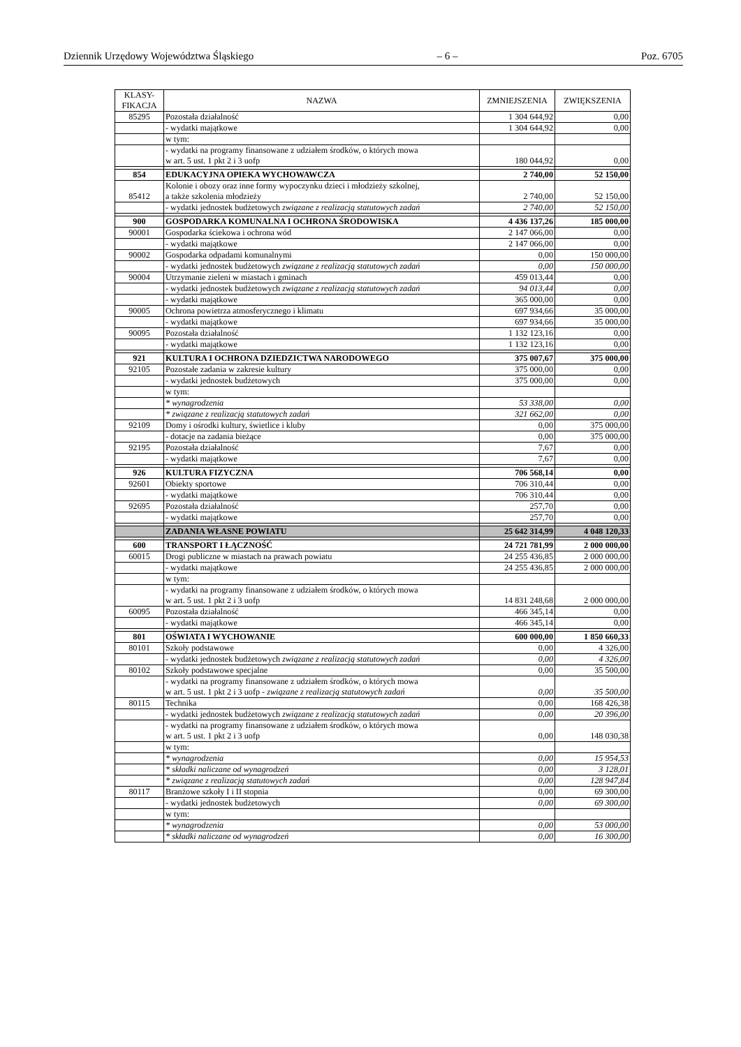Dziennik Urzędowy Województwa Śląskiego – 6 – Poz. 6705
| KLASY- FIKACJA | NAZWA | ZMNIEJSZENIA | ZWIĘKSZENIA |
| --- | --- | --- | --- |
| 85295 | Pozostała działalność | 1 304 644,92 | 0,00 |
| | - wydatki majątkowe | 1 304 644,92 | 0,00 |
| | w tym: | | |
| | - wydatki na programy finansowane z udziałem środków, o których mowa w art. 5 ust. 1 pkt 2 i 3 uofp | 180 044,92 | 0,00 |
| 854 | EDUKACYJNA OPIEKA WYCHOWAWCZA | 2 740,00 | 52 150,00 |
| 85412 | Kolonie i obozy oraz inne formy wypoczynku dzieci i młodzieży szkolnej, a także szkolenia młodzieży | 2 740,00 | 52 150,00 |
| | - wydatki jednostek budżetowych związane z realizacją statutowych zadań | 2 740,00 | 52 150,00 |
| 900 | GOSPODARKA KOMUNALNA I OCHRONA ŚRODOWISKA | 4 436 137,26 | 185 000,00 |
| 90001 | Gospodarka ściekowa i ochrona wód | 2 147 066,00 | 0,00 |
| | - wydatki majątkowe | 2 147 066,00 | 0,00 |
| 90002 | Gospodarka odpadami komunalnymi | 0,00 | 150 000,00 |
| | - wydatki jednostek budżetowych związane z realizacją statutowych zadań | 0,00 | 150 000,00 |
| 90004 | Utrzymanie zieleni w miastach i gminach | 459 013,44 | 0,00 |
| | - wydatki jednostek budżetowych związane z realizacją statutowych zadań | 94 013,44 | 0,00 |
| | - wydatki majątkowe | 365 000,00 | 0,00 |
| 90005 | Ochrona powietrza atmosferycznego i klimatu | 697 934,66 | 35 000,00 |
| | - wydatki majątkowe | 697 934,66 | 35 000,00 |
| 90095 | Pozostała działalność | 1 132 123,16 | 0,00 |
| | - wydatki majątkowe | 1 132 123,16 | 0,00 |
| 921 | KULTURA I OCHRONA DZIEDZICTWA NARODOWEGO | 375 007,67 | 375 000,00 |
| 92105 | Pozostałe zadania w zakresie kultury | 375 000,00 | 0,00 |
| | - wydatki jednostek budżetowych | 375 000,00 | 0,00 |
| | w tym: | | |
| | * wynagrodzenia | 53 338,00 | 0,00 |
| | * związane z realizacją statutowych zadań | 321 662,00 | 0,00 |
| 92109 | Domy i ośrodki kultury, świetlice i kluby | 0,00 | 375 000,00 |
| | - dotacje na zadania bieżące | 0,00 | 375 000,00 |
| 92195 | Pozostała działalność | 7,67 | 0,00 |
| | - wydatki majątkowe | 7,67 | 0,00 |
| 926 | KULTURA FIZYCZNA | 706 568,14 | 0,00 |
| 92601 | Obiekty sportowe | 706 310,44 | 0,00 |
| | - wydatki majątkowe | 706 310,44 | 0,00 |
| 92695 | Pozostała działalność | 257,70 | 0,00 |
| | - wydatki majątkowe | 257,70 | 0,00 |
| | ZADANIA WŁASNE POWIATU | 25 642 314,99 | 4 048 120,33 |
| 600 | TRANSPORT I ŁĄCZNOŚĆ | 24 721 781,99 | 2 000 000,00 |
| 60015 | Drogi publiczne w miastach na prawach powiatu | 24 255 436,85 | 2 000 000,00 |
| | - wydatki majątkowe | 24 255 436,85 | 2 000 000,00 |
| | w tym: | | |
| | - wydatki na programy finansowane z udziałem środków, o których mowa w art. 5 ust. 1 pkt 2 i 3 uofp | 14 831 248,68 | 2 000 000,00 |
| 60095 | Pozostała działalność | 466 345,14 | 0,00 |
| | - wydatki majątkowe | 466 345,14 | 0,00 |
| 801 | OŚWIATA I WYCHOWANIE | 600 000,00 | 1 850 660,33 |
| 80101 | Szkoły podstawowe | 0,00 | 4 326,00 |
| | - wydatki jednostek budżetowych związane z realizacją statutowych zadań | 0,00 | 4 326,00 |
| 80102 | Szkoły podstawowe specjalne | 0,00 | 35 500,00 |
| | - wydatki na programy finansowane z udziałem środków, o których mowa w art. 5 ust. 1 pkt 2 i 3 uofp - związane z realizacją statutowych zadań | 0,00 | 35 500,00 |
| 80115 | Technika | 0,00 | 168 426,38 |
| | - wydatki jednostek budżetowych związane z realizacją statutowych zadań | 0,00 | 20 396,00 |
| | - wydatki na programy finansowane z udziałem środków, o których mowa w art. 5 ust. 1 pkt 2 i 3 uofp | 0,00 | 148 030,38 |
| | w tym: | | |
| | * wynagrodzenia | 0,00 | 15 954,53 |
| | * składki naliczane od wynagrodzeń | 0,00 | 3 128,01 |
| | * związane z realizacją statutowych zadań | 0,00 | 128 947,84 |
| 80117 | Branżowe szkoły I i II stopnia | 0,00 | 69 300,00 |
| | - wydatki jednostek budżetowych | 0,00 | 69 300,00 |
| | w tym: | | |
| | * wynagrodzenia | 0,00 | 53 000,00 |
| | * składki naliczane od wynagrodzeń | 0,00 | 16 300,00 |